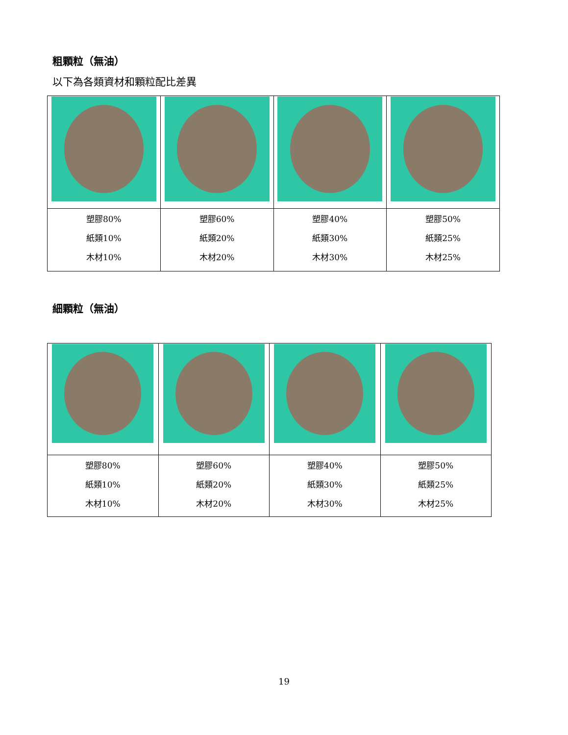粗顆粒（無油）
以下為各類資材和顆粒配比差異
| 塑膠80% 紙類10% 木材10% | 塑膠60% 紙類20% 木材20% | 塑膠40% 紙類30% 木材30% | 塑膠50% 紙類25% 木材25% |
細顆粒（無油）
| 塑膠80% 紙類10% 木材10% | 塑膠60% 紙類20% 木材20% | 塑膠40% 紙類30% 木材30% | 塑膠50% 紙類25% 木材25% |
19